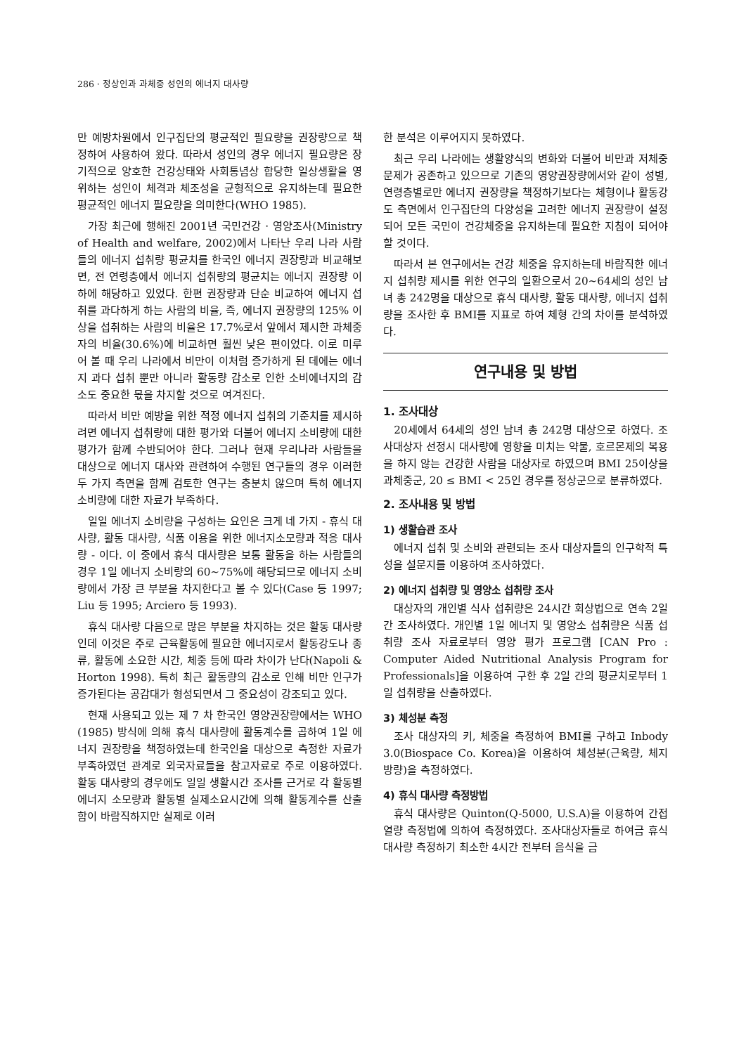286 · 정상인과 과체중 성인의 에너지 대사량
만 예방차원에서 인구집단의 평균적인 필요량을 권장량으로 책정하여 사용하여 왔다. 따라서 성인의 경우 에너지 필요량은 장기적으로 양호한 건강상태와 사회통념상 합당한 일상생활을 영위하는 성인이 체격과 체조성을 균형적으로 유지하는데 필요한 평균적인 에너지 필요량을 의미한다(WHO 1985).
가장 최근에 행해진 2001년 국민건강 · 영양조사(Ministry of Health and welfare, 2002)에서 나타난 우리 나라 사람들의 에너지 섭취량 평균치를 한국인 에너지 권장량과 비교해보면, 전 연령층에서 에너지 섭취량의 평균치는 에너지 권장량 이하에 해당하고 있었다. 한편 권장량과 단순 비교하여 에너지 섭취를 과다하게 하는 사람의 비율, 즉, 에너지 권장량의 125% 이상을 섭취하는 사람의 비율은 17.7%로서 앞에서 제시한 과체중자의 비율(30.6%)에 비교하면 훨씬 낮은 편이었다. 이로 미루어 볼 때 우리 나라에서 비만이 이처럼 증가하게 된 데에는 에너지 과다 섭취 뿐만 아니라 활동량 감소로 인한 소비에너지의 감소도 중요한 몫을 차지할 것으로 여겨진다.
따라서 비만 예방을 위한 적정 에너지 섭취의 기준치를 제시하려면 에너지 섭취량에 대한 평가와 더불어 에너지 소비량에 대한 평가가 함께 수반되어야 한다. 그러나 현재 우리나라 사람들을 대상으로 에너지 대사와 관련하여 수행된 연구들의 경우 이러한 두 가지 측면을 함께 검토한 연구는 충분치 않으며 특히 에너지 소비량에 대한 자료가 부족하다.
일일 에너지 소비량을 구성하는 요인은 크게 네 가지 - 휴식 대사량, 활동 대사량, 식품 이용을 위한 에너지소모량과 적응 대사량 - 이다. 이 중에서 휴식 대사량은 보통 활동을 하는 사람들의 경우 1일 에너지 소비량의 60~75%에 해당되므로 에너지 소비량에서 가장 큰 부분을 차지한다고 볼 수 있다(Case 등 1997; Liu 등 1995; Arciero 등 1993).
휴식 대사량 다음으로 많은 부분을 차지하는 것은 활동 대사량인데 이것은 주로 근육활동에 필요한 에너지로서 활동강도나 종류, 활동에 소요한 시간, 체중 등에 따라 차이가 난다(Napoli & Horton 1998). 특히 최근 활동량의 감소로 인해 비만 인구가 증가된다는 공감대가 형성되면서 그 중요성이 강조되고 있다.
현재 사용되고 있는 제 7 차 한국인 영양권장량에서는 WHO (1985) 방식에 의해 휴식 대사량에 활동계수를 곱하여 1일 에너지 권장량을 책정하였는데 한국인을 대상으로 측정한 자료가 부족하였던 관계로 외국자료들을 참고자료로 주로 이용하였다. 활동 대사량의 경우에도 일일 생활시간 조사를 근거로 각 활동별 에너지 소모량과 활동별 실제소요시간에 의해 활동계수를 산출함이 바람직하지만 실제로 이러
한 분석은 이루어지지 못하였다.
최근 우리 나라에는 생활양식의 변화와 더불어 비만과 저체중 문제가 공존하고 있으므로 기존의 영양권장량에서와 같이 성별, 연령층별로만 에너지 권장량을 책정하기보다는 체형이나 활동강도 측면에서 인구집단의 다양성을 고려한 에너지 권장량이 설정되어 모든 국민이 건강체중을 유지하는데 필요한 지침이 되어야 할 것이다.
따라서 본 연구에서는 건강 체중을 유지하는데 바람직한 에너지 섭취량 제시를 위한 연구의 일환으로서 20~64세의 성인 남녀 총 242명을 대상으로 휴식 대사량, 활동 대사량, 에너지 섭취량을 조사한 후 BMI를 지표로 하여 체형 간의 차이를 분석하였다.
연구내용 및 방법
1. 조사대상
20세에서 64세의 성인 남녀 총 242명 대상으로 하였다. 조사대상자 선정시 대사량에 영향을 미치는 약물, 호르몬제의 복용을 하지 않는 건강한 사람을 대상자로 하였으며 BMI 25이상을 과체중군, 20 ≤ BMI < 25인 경우를 정상군으로 분류하였다.
2. 조사내용 및 방법
1) 생활습관 조사
에너지 섭취 및 소비와 관련되는 조사 대상자들의 인구학적 특성을 설문지를 이용하여 조사하였다.
2) 에너지 섭취량 및 영양소 섭취량 조사
대상자의 개인별 식사 섭취량은 24시간 회상법으로 연속 2일간 조사하였다. 개인별 1일 에너지 및 영양소 섭취량은 식품 섭취량 조사 자료로부터 영양 평가 프로그램 [CAN Pro : Computer Aided Nutritional Analysis Program for Professionals]을 이용하여 구한 후 2일 간의 평균치로부터 1일 섭취량을 산출하였다.
3) 체성분 측정
조사 대상자의 키, 체중을 측정하여 BMI를 구하고 Inbody 3.0(Biospace Co. Korea)을 이용하여 체성분(근육량, 체지방량)을 측정하였다.
4) 휴식 대사량 측정방법
휴식 대사량은 Quinton(Q-5000, U.S.A)을 이용하여 간접열량 측정법에 의하여 측정하였다. 조사대상자들로 하여금 휴식 대사량 측정하기 최소한 4시간 전부터 음식을 금